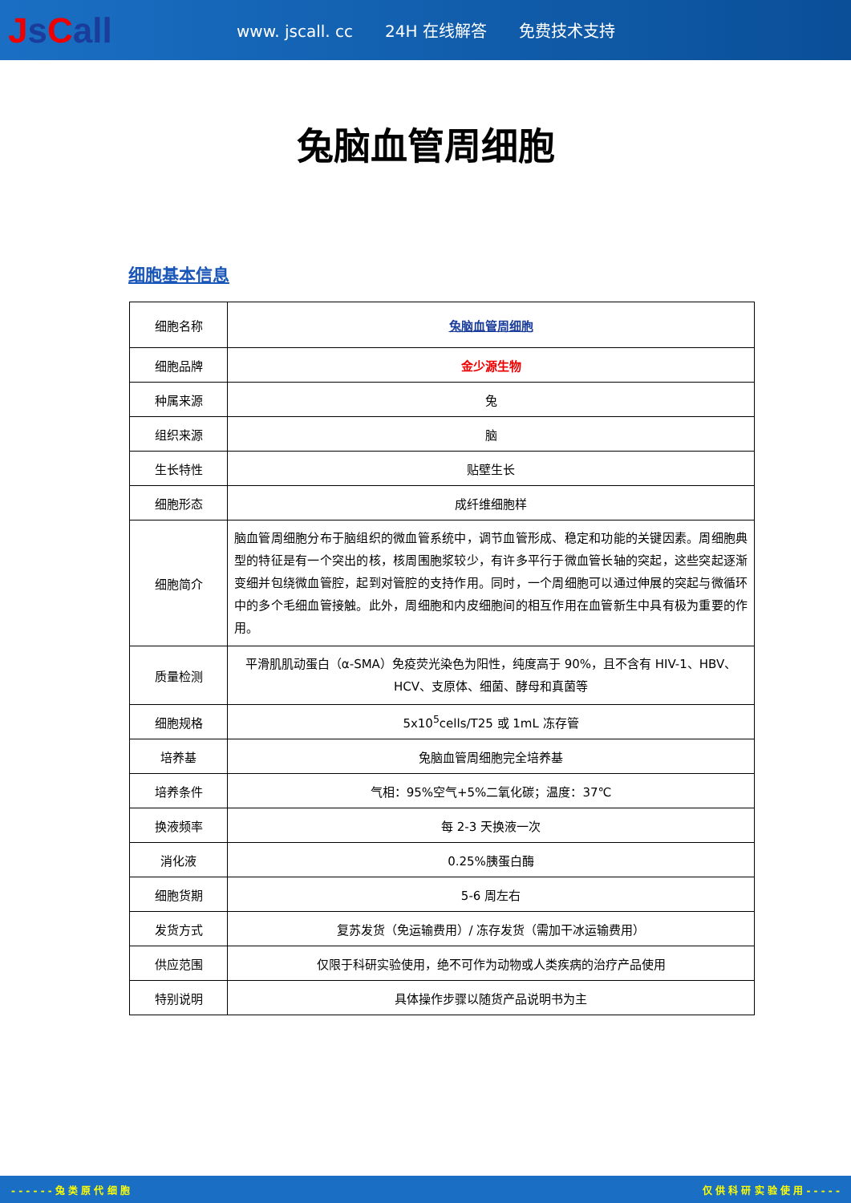Js Call
www. jscall. cc 24H 在线解答 免费技术支持
兔脑血管周细胞
细胞基本信息
| 细胞名称 | 兔脑血管周细胞 |
| 细胞品牌 | 金少源生物 |
| 种属来源 | 兔 |
| 组织来源 | 脑 |
| 生长特性 | 贴壁生长 |
| 细胞形态 | 成纤维细胞样 |
| 细胞简介 | 脑血管周细胞分布于脑组织的微血管系统中，调节血管形成、稳定和功能的关键因素。周细胞典型的特征是有一个突出的核，核周围胞浆较少，有许多平行于微血管长轴的突起，这些突起逐渐变细并包绕微血管腔，起到对管腔的支持作用。同时，一个周细胞可以通过伸展的突起与微循环中的多个毛细血管接触。此外，周细胞和内皮细胞间的相互作用在血管新生中具有极为重要的作用。 |
| 质量检测 | 平滑肌肌动蛋白（α-SMA）免疫荧光染色为阳性，纯度高于 90%，且不含有 HIV-1、HBV、HCV、支原体、细菌、酵母和真菌等 |
| 细胞规格 | 5x10<sup>5</sup>cells/T25 或 1mL 冻存管 |
| 培养基 | 兔脑血管周细胞完全培养基 |
| 培养条件 | 气相：95%空气+5%二氧化碳；温度：37℃ |
| 换液频率 | 每 2-3 天换液一次 |
| 消化液 | 0.25%胰蛋白酶 |
| 细胞货期 | 5-6 周左右 |
| 发货方式 | 复苏发货（免运输费用）/ 冻存发货（需加干冰运输费用） |
| 供应范围 | 仅限于科研实验使用，绝不可作为动物或人类疾病的治疗产品使用 |
| 特别说明 | 具体操作步骤以随货产品说明书为主 |
- - - - - - 兔 类 原 代 细 胞 仅 供 科 研 实 验 使 用 - - - - -